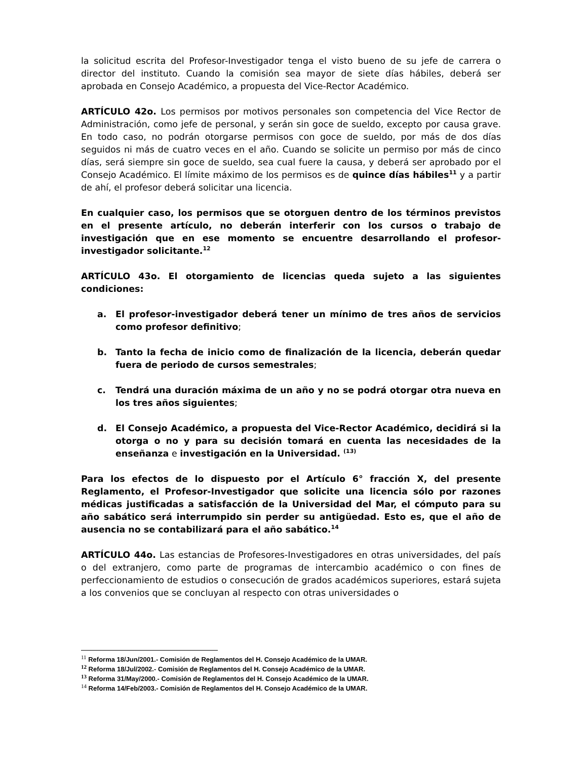la solicitud escrita del Profesor-Investigador tenga el visto bueno de su jefe de carrera o director del instituto. Cuando la comisión sea mayor de siete días hábiles, deberá ser aprobada en Consejo Académico, a propuesta del Vice-Rector Académico.
ARTÍCULO 42o. Los permisos por motivos personales son competencia del Vice Rector de Administración, como jefe de personal, y serán sin goce de sueldo, excepto por causa grave. En todo caso, no podrán otorgarse permisos con goce de sueldo, por más de dos días seguidos ni más de cuatro veces en el año. Cuando se solicite un permiso por más de cinco días, será siempre sin goce de sueldo, sea cual fuere la causa, y deberá ser aprobado por el Consejo Académico. El límite máximo de los permisos es de quince días hábiles<sup>11</sup> y a partir de ahí, el profesor deberá solicitar una licencia.
En cualquier caso, los permisos que se otorguen dentro de los términos previstos en el presente artículo, no deberán interferir con los cursos o trabajo de investigación que en ese momento se encuentre desarrollando el profesor-investigador solicitante.<sup>12</sup>
ARTÍCULO 43o. El otorgamiento de licencias queda sujeto a las siguientes condiciones:
a. El profesor-investigador deberá tener un mínimo de tres años de servicios como profesor definitivo;
b. Tanto la fecha de inicio como de finalización de la licencia, deberán quedar fuera de periodo de cursos semestrales;
c. Tendrá una duración máxima de un año y no se podrá otorgar otra nueva en los tres años siguientes;
d. El Consejo Académico, a propuesta del Vice-Rector Académico, decidirá si la otorga o no y para su decisión tomará en cuenta las necesidades de la enseñanza e investigación en la Universidad. <sup>(13)</sup>
Para los efectos de lo dispuesto por el Artículo 6° fracción X, del presente Reglamento, el Profesor-Investigador que solicite una licencia sólo por razones médicas justificadas a satisfacción de la Universidad del Mar, el cómputo para su año sabático será interrumpido sin perder su antigüedad. Esto es, que el año de ausencia no se contabilizará para el año sabático.<sup>14</sup>
ARTÍCULO 44o. Las estancias de Profesores-Investigadores en otras universidades, del país o del extranjero, como parte de programas de intercambio académico o con fines de perfeccionamiento de estudios o consecución de grados académicos superiores, estará sujeta a los convenios que se concluyan al respecto con otras universidades o
<sup>11</sup> Reforma 18/Jun/2001.- Comisión de Reglamentos del H. Consejo Académico de la UMAR.
<sup>12</sup> Reforma 18/Jul/2002.- Comisión de Reglamentos del H. Consejo Académico de la UMAR.
<sup>13</sup> Reforma 31/May/2000.- Comisión de Reglamentos del H. Consejo Académico de la UMAR.
<sup>14</sup> Reforma 14/Feb/2003.- Comisión de Reglamentos del H. Consejo Académico de la UMAR.